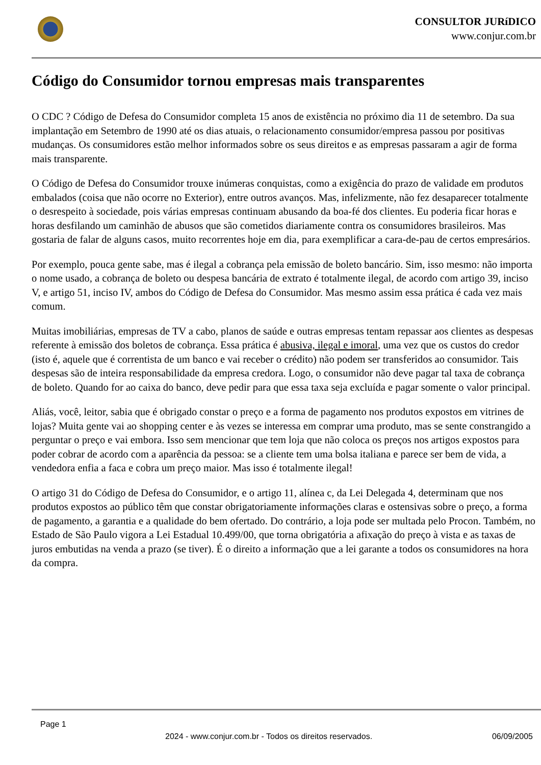CONSULTOR JURíDICO
www.conjur.com.br
Código do Consumidor tornou empresas mais transparentes
O CDC ? Código de Defesa do Consumidor completa 15 anos de existência no próximo dia 11 de setembro. Da sua implantação em Setembro de 1990 até os dias atuais, o relacionamento consumidor/empresa passou por positivas mudanças. Os consumidores estão melhor informados sobre os seus direitos e as empresas passaram a agir de forma mais transparente.
O Código de Defesa do Consumidor trouxe inúmeras conquistas, como a exigência do prazo de validade em produtos embalados (coisa que não ocorre no Exterior), entre outros avanços. Mas, infelizmente, não fez desaparecer totalmente o desrespeito à sociedade, pois várias empresas continuam abusando da boa-fé dos clientes. Eu poderia ficar horas e horas desfilando um caminhão de abusos que são cometidos diariamente contra os consumidores brasileiros. Mas gostaria de falar de alguns casos, muito recorrentes hoje em dia, para exemplificar a cara-de-pau de certos empresários.
Por exemplo, pouca gente sabe, mas é ilegal a cobrança pela emissão de boleto bancário. Sim, isso mesmo: não importa o nome usado, a cobrança de boleto ou despesa bancária de extrato é totalmente ilegal, de acordo com artigo 39, inciso V, e artigo 51, inciso IV, ambos do Código de Defesa do Consumidor. Mas mesmo assim essa prática é cada vez mais comum.
Muitas imobiliárias, empresas de TV a cabo, planos de saúde e outras empresas tentam repassar aos clientes as despesas referente à emissão dos boletos de cobrança. Essa prática é abusiva, ilegal e imoral, uma vez que os custos do credor (isto é, aquele que é correntista de um banco e vai receber o crédito) não podem ser transferidos ao consumidor. Tais despesas são de inteira responsabilidade da empresa credora. Logo, o consumidor não deve pagar tal taxa de cobrança de boleto. Quando for ao caixa do banco, deve pedir para que essa taxa seja excluída e pagar somente o valor principal.
Aliás, você, leitor, sabia que é obrigado constar o preço e a forma de pagamento nos produtos expostos em vitrines de lojas? Muita gente vai ao shopping center e às vezes se interessa em comprar uma produto, mas se sente constrangido a perguntar o preço e vai embora. Isso sem mencionar que tem loja que não coloca os preços nos artigos expostos para poder cobrar de acordo com a aparência da pessoa: se a cliente tem uma bolsa italiana e parece ser bem de vida, a vendedora enfia a faca e cobra um preço maior. Mas isso é totalmente ilegal!
O artigo 31 do Código de Defesa do Consumidor, e o artigo 11, alínea c, da Lei Delegada 4, determinam que nos produtos expostos ao público têm que constar obrigatoriamente informações claras e ostensivas sobre o preço, a forma de pagamento, a garantia e a qualidade do bem ofertado. Do contrário, a loja pode ser multada pelo Procon. Também, no Estado de São Paulo vigora a Lei Estadual 10.499/00, que torna obrigatória a afixação do preço à vista e as taxas de juros embutidas na venda a prazo (se tiver). É o direito a informação que a lei garante a todos os consumidores na hora da compra.
Page 1
2024 - www.conjur.com.br - Todos os direitos reservados. 06/09/2005